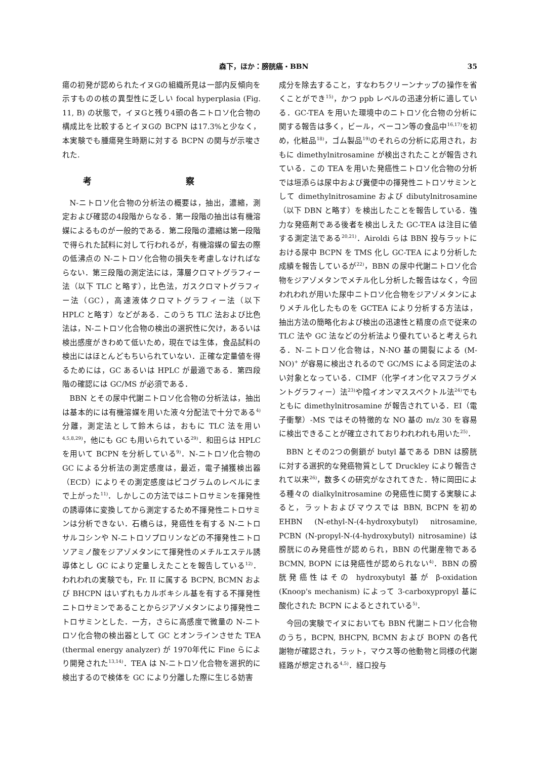森下，ほか：膀胱癌・BBN 35
瘍の初発が認められたイヌGの組織所見は一部内反傾向を示すものの核の異型性に乏しい focal hyperplasia (Fig. 11, B) の状態で，イヌGと残り4頭の各ニトロソ化合物の構成比を比較するとイヌGの BCPN は17.3%と少なく，本実験でも腫瘍発生時期に対する BCPN の関与が示唆された.
考 察
N-ニトロソ化合物の分析法の概要は，抽出，濃縮，測定および確認の4段階からなる．第一段階の抽出は有機溶媒によるものが一般的である．第二段階の濃縮は第一段階で得られた試料に対して行われるが，有機溶媒の留去の際の低沸点の N-ニトロソ化合物の損失を考慮しなければならない．第三段階の測定法には，薄層クロマトグラフィー法（以下 TLC と略す），比色法，ガスクロマトグラフィー法（GC），高速液体クロマトグラフィー法（以下 HPLC と略す）などがある．このうち TLC 法および比色法は，N-ニトロソ化合物の検出の選択性に欠け，あるいは検出感度がきわめて低いため，現在では生体，食品試料の検出にはほとんどもちいられていない．正確な定量値を得るためには，GC あるいは HPLC が最適である．第四段階の確認には GC/MS が必須である．
BBN とその尿中代謝ニトロソ化合物の分析法は，抽出は基本的には有機溶媒を用いた液々分配法で十分である<sup>4)</sup> 分離，測定法として鈴木らは，おもに TLC 法を用い<sup>4,5,8,29)</sup>，他にも GC も用いられている<sup>29)</sup>．和田らは HPLC を用いて BCPN を分析している<sup>9)</sup>．N-ニトロソ化合物の GC による分析法の測定感度は，最近，電子捕獲検出器（ECD）によりその測定感度はピコグラムのレベルにまで上がった<sup>11)</sup>．しかしこの方法ではニトロサミンを揮発性の誘導体に変換してから測定するため不揮発性ニトロサミンは分析できない．石橋らは，発癌性を有する N-ニトロサルコシンや N-ニトロソプロリンなどの不揮発性ニトロソアミノ酸をジアゾメタンにて揮発性のメチルエステル誘導体とし GC により定量しえたことを報告している<sup>12)</sup>．われわれの実験でも，Fr. II に属する BCPN, BCMN および BHCPN はいずれもカルボキシル基を有する不揮発性ニトロサミンであることからジアゾメタンにより揮発性ニトロサミンとした．一方，さらに高感度で微量の N-ニトロソ化合物の検出器として GC とオンラインさせた TEA (thermal energy analyzer) が 1970年代に Fine らにより開発された<sup>13,14)</sup>．TEA は N-ニトロソ化合物を選択的に検出するので検体を GC により分離した際に生じる妨害
成分を除去すること，すなわちクリーンナップの操作を省くことができ<sup>15)</sup>，かつ ppb レベルの迅速分析に適している．GC-TEA を用いた環境中のニトロソ化合物の分析に関する報告は多く，ビール，ベーコン等の食品中<sup>16,17)</sup>を初め，化粧品<sup>18)</sup>，ゴム製品<sup>19)</sup>のそれらの分析に応用され，おもに dimethylnitrosamine が検出されたことが報告されている．この TEA を用いた発癌性ニトロソ化合物の分析では垣添らは尿中および糞便中の揮発性ニトロソサミンとして dimethylnitrosamine および dibutylnitrosamine（以下 DBN と略す）を検出したことを報告している．強力な発癌剤である後者を検出しえた GC-TEA は注目に値する測定法である<sup>20,21)</sup>．Airoldi らは BBN 投与ラットにおける尿中 BCPN を TMS 化し GC-TEA により分析した成績を報告しているが<sup>22)</sup>，BBN の尿中代謝ニトロソ化合物をジアゾメタンでメチル化し分析した報告はなく，今回われわれが用いた尿中ニトロソ化合物をジアゾメタンによりメチル化したものを GCTEA により分析する方法は，抽出方法の簡略化および検出の迅速性と精度の点で従来の TLC 法や GC 法などの分析法より優れていると考えられる．N-ニトロソ化合物は，N-NO 基の開裂による (M-NO)<sup>+</sup> が容易に検出されるので GC/MS による同定法のよい対象となっている．CIMF（化学イオン化マスフラグメントグラフィー）法<sup>23)</sup>や陰イオンマススペクトル法<sup>24)</sup>でもともに dimethylnitrosamine が報告されている．EI（電子衝撃）-MS ではその特徴的な NO 基の m/z 30 を容易に検出できることが確立されておりわれわれも用いた<sup>25)</sup>．
BBN とその2つの側鎖が butyl 基である DBN は膀胱に対する選択的な発癌物質として Druckley により報告されて以来<sup>26)</sup>，数多くの研究がなされてきた．特に岡田による種々の dialkylnitrosamine の発癌性に関する実験によると，ラットおよびマウスでは BBN, BCPN を初め EHBN (N-ethyl-N-(4-hydroxybutyl) nitrosamine, PCBN (N-propyl-N-(4-hydroxybutyl) nitrosamine) は膀胱にのみ発癌性が認められ，BBN の代謝産物である BCMN, BOPN には発癌性が認められない<sup>4)</sup>．BBN の膀胱発癌性はその hydroxybutyl 基が β-oxidation (Knoop's mechanism) によって 3-carboxypropyl 基に酸化された BCPN によるとされている<sup>5)</sup>．
今回の実験でイヌにおいても BBN 代謝ニトロソ化合物のうち，BCPN, BHCPN, BCMN および BOPN の各代謝物が確認され，ラット，マウス等の他動物と同様の代謝経路が想定される<sup>4,5)</sup>．経口投与